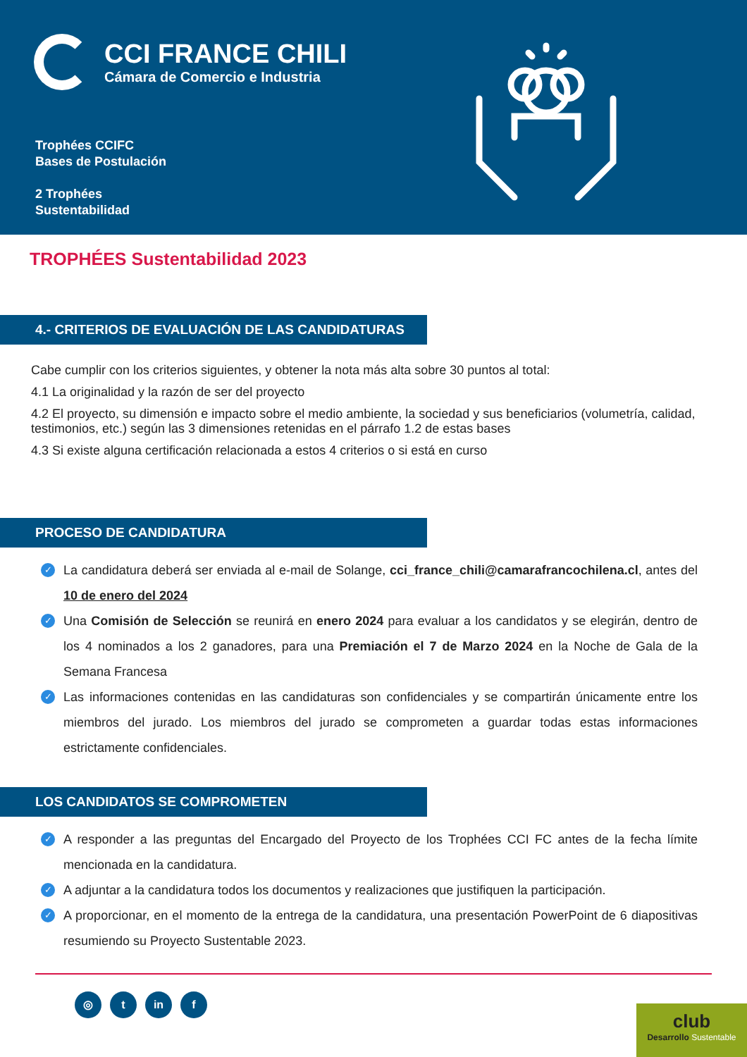CCI FRANCE CHILI
Cámara de Comercio e Industria
Trophées CCIFC
Bases de Postulación
2 Trophées
Sustentabilidad
TROPHÉES Sustentabilidad 2023
4.- CRITERIOS DE EVALUACIÓN DE LAS CANDIDATURAS
Cabe cumplir con los criterios siguientes, y obtener la nota más alta sobre 30 puntos al total:
4.1 La originalidad y la razón de ser del proyecto
4.2 El proyecto, su dimensión e impacto sobre el medio ambiente, la sociedad y sus beneficiarios (volumetría, calidad, testimonios, etc.) según las 3 dimensiones retenidas en el párrafo 1.2 de estas bases
4.3 Si existe alguna certificación relacionada a estos 4 criterios o si está en curso
PROCESO DE CANDIDATURA
✓ La candidatura deberá ser enviada al e-mail de Solange, cci_france_chili@camarafrancochilena.cl, antes del 10 de enero del 2024
✓ Una Comisión de Selección se reunirá en enero 2024 para evaluar a los candidatos y se elegirán, dentro de los 4 nominados a los 2 ganadores, para una Premiación el 7 de Marzo 2024 en la Noche de Gala de la Semana Francesa
✓ Las informaciones contenidas en las candidaturas son confidenciales y se compartirán únicamente entre los miembros del jurado. Los miembros del jurado se comprometen a guardar todas estas informaciones estrictamente confidenciales.
LOS CANDIDATOS SE COMPROMETEN
✓ A responder a las preguntas del Encargado del Proyecto de los Trophées CCI FC antes de la fecha límite mencionada en la candidatura.
✓ A adjuntar a la candidatura todos los documentos y realizaciones que justifiquen la participación.
✓ A proporcionar, en el momento de la entrega de la candidatura, una presentación PowerPoint de 6 diapositivas resumiendo su Proyecto Sustentable 2023.
◎ t in f
club
Desarrollo Sustentable